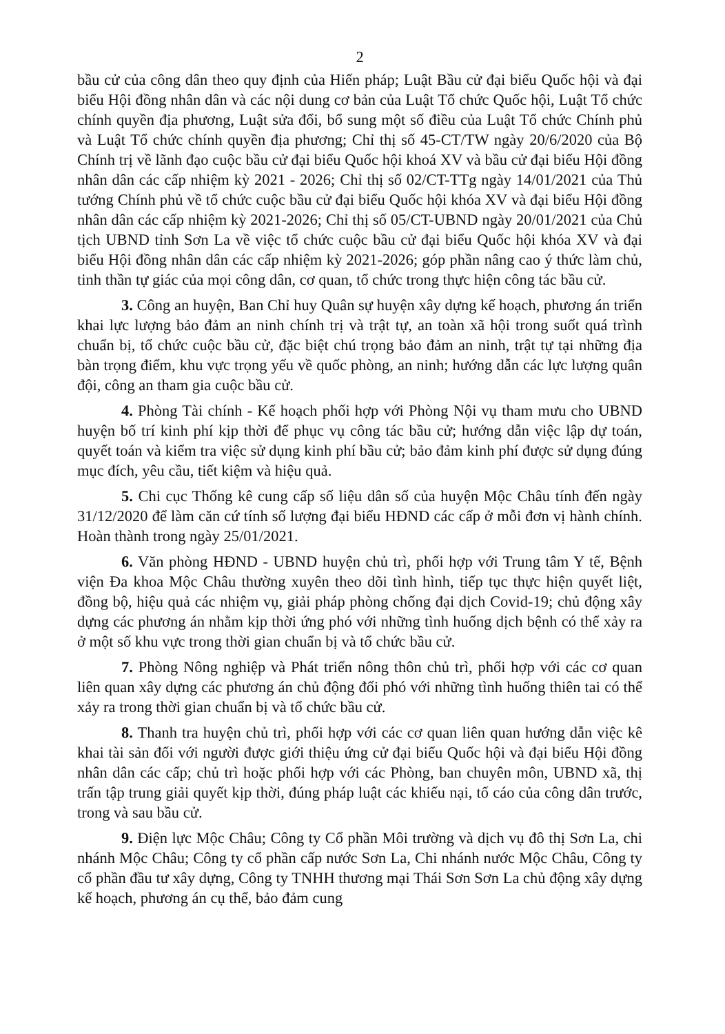2
bầu cử của công dân theo quy định của Hiến pháp; Luật Bầu cử đại biểu Quốc hội và đại biểu Hội đồng nhân dân và các nội dung cơ bản của Luật Tổ chức Quốc hội, Luật Tổ chức chính quyền địa phương, Luật sửa đổi, bổ sung một số điều của Luật Tổ chức Chính phủ và Luật Tổ chức chính quyền địa phương; Chỉ thị số 45-CT/TW ngày 20/6/2020 của Bộ Chính trị về lãnh đạo cuộc bầu cử đại biểu Quốc hội khoá XV và bầu cử đại biểu Hội đồng nhân dân các cấp nhiệm kỳ 2021 - 2026; Chỉ thị số 02/CT-TTg ngày 14/01/2021 của Thủ tướng Chính phủ về tổ chức cuộc bầu cử đại biểu Quốc hội khóa XV và đại biểu Hội đồng nhân dân các cấp nhiệm kỳ 2021-2026; Chỉ thị số 05/CT-UBND ngày 20/01/2021 của Chủ tịch UBND tỉnh Sơn La về việc tổ chức cuộc bầu cử đại biểu Quốc hội khóa XV và đại biểu Hội đồng nhân dân các cấp nhiệm kỳ 2021-2026; góp phần nâng cao ý thức làm chủ, tinh thần tự giác của mọi công dân, cơ quan, tổ chức trong thực hiện công tác bầu cử.
3. Công an huyện, Ban Chỉ huy Quân sự huyện xây dựng kế hoạch, phương án triển khai lực lượng bảo đảm an ninh chính trị và trật tự, an toàn xã hội trong suốt quá trình chuẩn bị, tổ chức cuộc bầu cử, đặc biệt chú trọng bảo đảm an ninh, trật tự tại những địa bàn trọng điểm, khu vực trọng yếu về quốc phòng, an ninh; hướng dẫn các lực lượng quân đội, công an tham gia cuộc bầu cử.
4. Phòng Tài chính - Kế hoạch phối hợp với Phòng Nội vụ tham mưu cho UBND huyện bố trí kinh phí kịp thời để phục vụ công tác bầu cử; hướng dẫn việc lập dự toán, quyết toán và kiểm tra việc sử dụng kinh phí bầu cử; bảo đảm kinh phí được sử dụng đúng mục đích, yêu cầu, tiết kiệm và hiệu quả.
5. Chi cục Thống kê cung cấp số liệu dân số của huyện Mộc Châu tính đến ngày 31/12/2020 để làm căn cứ tính số lượng đại biểu HĐND các cấp ở mỗi đơn vị hành chính. Hoàn thành trong ngày 25/01/2021.
6. Văn phòng HĐND - UBND huyện chủ trì, phối hợp với Trung tâm Y tế, Bệnh viện Đa khoa Mộc Châu thường xuyên theo dõi tình hình, tiếp tục thực hiện quyết liệt, đồng bộ, hiệu quả các nhiệm vụ, giải pháp phòng chống đại dịch Covid-19; chủ động xây dựng các phương án nhằm kịp thời ứng phó với những tình huống dịch bệnh có thể xảy ra ở một số khu vực trong thời gian chuẩn bị và tổ chức bầu cử.
7. Phòng Nông nghiệp và Phát triển nông thôn chủ trì, phối hợp với các cơ quan liên quan xây dựng các phương án chủ động đối phó với những tình huống thiên tai có thể xảy ra trong thời gian chuẩn bị và tổ chức bầu cử.
8. Thanh tra huyện chủ trì, phối hợp với các cơ quan liên quan hướng dẫn việc kê khai tài sản đối với người được giới thiệu ứng cử đại biểu Quốc hội và đại biểu Hội đồng nhân dân các cấp; chủ trì hoặc phối hợp với các Phòng, ban chuyên môn, UBND xã, thị trấn tập trung giải quyết kịp thời, đúng pháp luật các khiếu nại, tố cáo của công dân trước, trong và sau bầu cử.
9. Điện lực Mộc Châu; Công ty Cổ phần Môi trường và dịch vụ đô thị Sơn La, chi nhánh Mộc Châu; Công ty cổ phần cấp nước Sơn La, Chi nhánh nước Mộc Châu, Công ty cổ phần đầu tư xây dựng, Công ty TNHH thương mại Thái Sơn Sơn La chủ động xây dựng kế hoạch, phương án cụ thể, bảo đảm cung